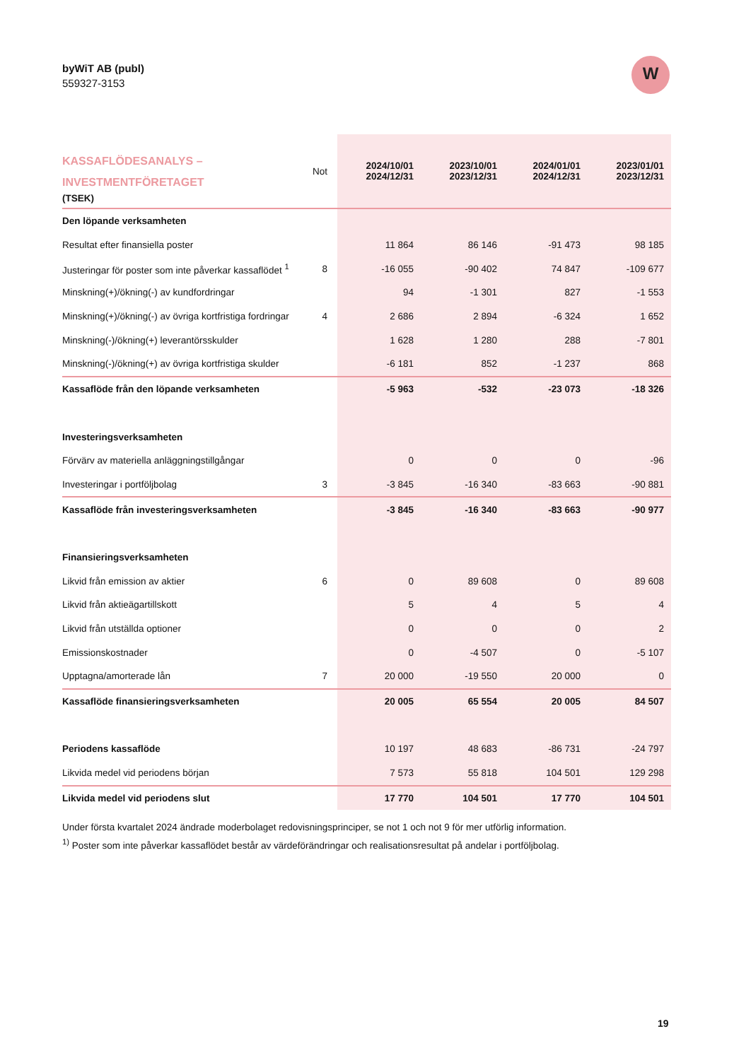byWiT AB (publ)
559327-3153
W
| KASSAFLÖDESANALYS – INVESTMENTFÖRETAGET (TSEK) | Not | 2024/10/01 2024/12/31 | 2023/10/01 2023/12/31 | 2024/01/01 2024/12/31 | 2023/01/01 2023/12/31 |
| --- | --- | --- | --- | --- | --- |
| Den löpande verksamheten | | | | | |
| Resultat efter finansiella poster | | 11 864 | 86 146 | -91 473 | 98 185 |
| Justeringar för poster som inte påverkar kassaflödet <sup>1</sup> | 8 | -16 055 | -90 402 | 74 847 | -109 677 |
| Minskning(+)/ökning(-) av kundfordringar | | 94 | -1 301 | 827 | -1 553 |
| Minskning(+)/ökning(-) av övriga kortfristiga fordringar | 4 | 2 686 | 2 894 | -6 324 | 1 652 |
| Minskning(-)/ökning(+) leverantörsskulder | | 1 628 | 1 280 | 288 | -7 801 |
| Minskning(-)/ökning(+) av övriga kortfristiga skulder | | -6 181 | 852 | -1 237 | 868 |
| Kassaflöde från den löpande verksamheten | | -5 963 | -532 | -23 073 | -18 326 |
| Investeringsverksamheten | | | | | |
| Förvärv av materiella anläggningstillgångar | | 0 | 0 | 0 | -96 |
| Investeringar i portföljbolag | 3 | -3 845 | -16 340 | -83 663 | -90 881 |
| Kassaflöde från investeringsverksamheten | | -3 845 | -16 340 | -83 663 | -90 977 |
| Finansieringsverksamheten | | | | | |
| Likvid från emission av aktier | 6 | 0 | 89 608 | 0 | 89 608 |
| Likvid från aktieägartillskott | | 5 | 4 | 5 | 4 |
| Likvid från utställda optioner | | 0 | 0 | 0 | 2 |
| Emissionskostnader | | 0 | -4 507 | 0 | -5 107 |
| Upptagna/amorterade lån | 7 | 20 000 | -19 550 | 20 000 | 0 |
| Kassaflöde finansieringsverksamheten | | 20 005 | 65 554 | 20 005 | 84 507 |
| Periodens kassaflöde | | 10 197 | 48 683 | -86 731 | -24 797 |
| Likvida medel vid periodens början | | 7 573 | 55 818 | 104 501 | 129 298 |
| Likvida medel vid periodens slut | | 17 770 | 104 501 | 17 770 | 104 501 |
Under första kvartalet 2024 ändrade moderbolaget redovisningsprinciper, se not 1 och not 9 för mer utförlig information.
<sup>1)</sup> Poster som inte påverkar kassaflödet består av värdeförändringar och realisationsresultat på andelar i portföljbolag.
19